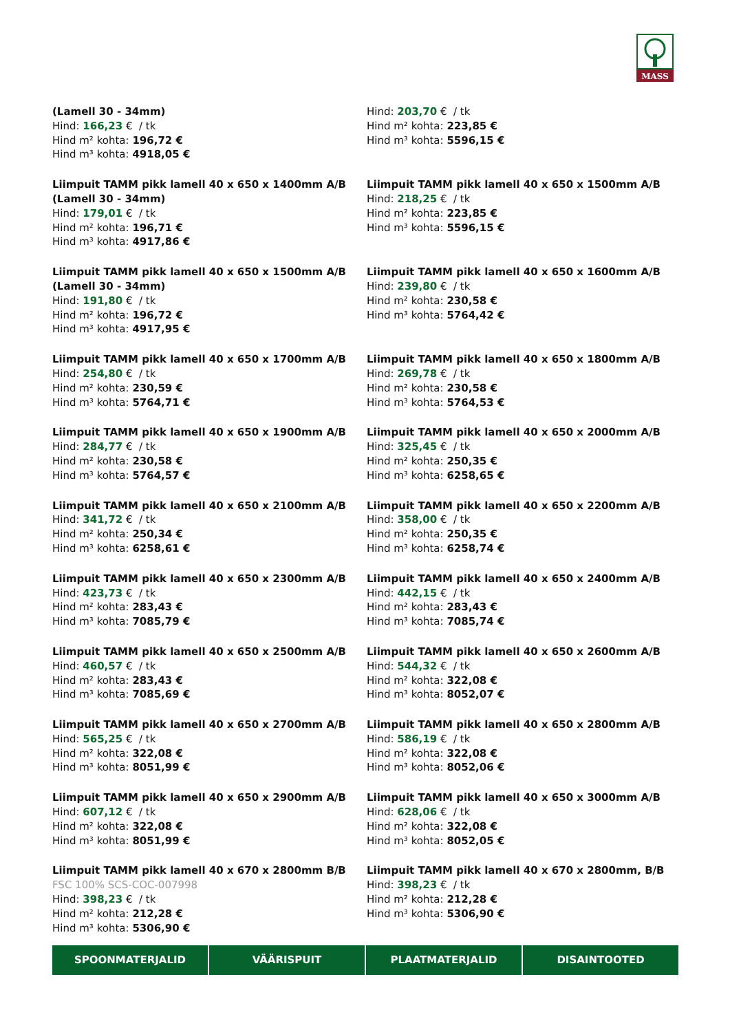MASS
(Lamell 30 - 34mm)
Hind: 166,23 € / tk
Hind m² kohta: 196,72 €
Hind m³ kohta: 4918,05 €
Hind: 203,70 € / tk
Hind m² kohta: 223,85 €
Hind m³ kohta: 5596,15 €
Liimpuit TAMM pikk lamell 40 x 650 x 1400mm A/B (Lamell 30 - 34mm)
Hind: 179,01 € / tk
Hind m² kohta: 196,71 €
Hind m³ kohta: 4917,86 €
Liimpuit TAMM pikk lamell 40 x 650 x 1500mm A/B
Hind: 218,25 € / tk
Hind m² kohta: 223,85 €
Hind m³ kohta: 5596,15 €
Liimpuit TAMM pikk lamell 40 x 650 x 1500mm A/B (Lamell 30 - 34mm)
Hind: 191,80 € / tk
Hind m² kohta: 196,72 €
Hind m³ kohta: 4917,95 €
Liimpuit TAMM pikk lamell 40 x 650 x 1600mm A/B
Hind: 239,80 € / tk
Hind m² kohta: 230,58 €
Hind m³ kohta: 5764,42 €
Liimpuit TAMM pikk lamell 40 x 650 x 1700mm A/B
Hind: 254,80 € / tk
Hind m² kohta: 230,59 €
Hind m³ kohta: 5764,71 €
Liimpuit TAMM pikk lamell 40 x 650 x 1800mm A/B
Hind: 269,78 € / tk
Hind m² kohta: 230,58 €
Hind m³ kohta: 5764,53 €
Liimpuit TAMM pikk lamell 40 x 650 x 1900mm A/B
Hind: 284,77 € / tk
Hind m² kohta: 230,58 €
Hind m³ kohta: 5764,57 €
Liimpuit TAMM pikk lamell 40 x 650 x 2000mm A/B
Hind: 325,45 € / tk
Hind m² kohta: 250,35 €
Hind m³ kohta: 6258,65 €
Liimpuit TAMM pikk lamell 40 x 650 x 2100mm A/B
Hind: 341,72 € / tk
Hind m² kohta: 250,34 €
Hind m³ kohta: 6258,61 €
Liimpuit TAMM pikk lamell 40 x 650 x 2200mm A/B
Hind: 358,00 € / tk
Hind m² kohta: 250,35 €
Hind m³ kohta: 6258,74 €
Liimpuit TAMM pikk lamell 40 x 650 x 2300mm A/B
Hind: 423,73 € / tk
Hind m² kohta: 283,43 €
Hind m³ kohta: 7085,79 €
Liimpuit TAMM pikk lamell 40 x 650 x 2400mm A/B
Hind: 442,15 € / tk
Hind m² kohta: 283,43 €
Hind m³ kohta: 7085,74 €
Liimpuit TAMM pikk lamell 40 x 650 x 2500mm A/B
Hind: 460,57 € / tk
Hind m² kohta: 283,43 €
Hind m³ kohta: 7085,69 €
Liimpuit TAMM pikk lamell 40 x 650 x 2600mm A/B
Hind: 544,32 € / tk
Hind m² kohta: 322,08 €
Hind m³ kohta: 8052,07 €
Liimpuit TAMM pikk lamell 40 x 650 x 2700mm A/B
Hind: 565,25 € / tk
Hind m² kohta: 322,08 €
Hind m³ kohta: 8051,99 €
Liimpuit TAMM pikk lamell 40 x 650 x 2800mm A/B
Hind: 586,19 € / tk
Hind m² kohta: 322,08 €
Hind m³ kohta: 8052,06 €
Liimpuit TAMM pikk lamell 40 x 650 x 2900mm A/B
Hind: 607,12 € / tk
Hind m² kohta: 322,08 €
Hind m³ kohta: 8051,99 €
Liimpuit TAMM pikk lamell 40 x 650 x 3000mm A/B
Hind: 628,06 € / tk
Hind m² kohta: 322,08 €
Hind m³ kohta: 8052,05 €
Liimpuit TAMM pikk lamell 40 x 670 x 2800mm B/B
FSC 100% SCS-COC-007998
Hind: 398,23 € / tk
Hind m² kohta: 212,28 €
Hind m³ kohta: 5306,90 €
Liimpuit TAMM pikk lamell 40 x 670 x 2800mm, B/B
Hind: 398,23 € / tk
Hind m² kohta: 212,28 €
Hind m³ kohta: 5306,90 €
SPOONMATERJALID VÄÄRISPUIT PLAATMATERJALID DISAINTOOTED